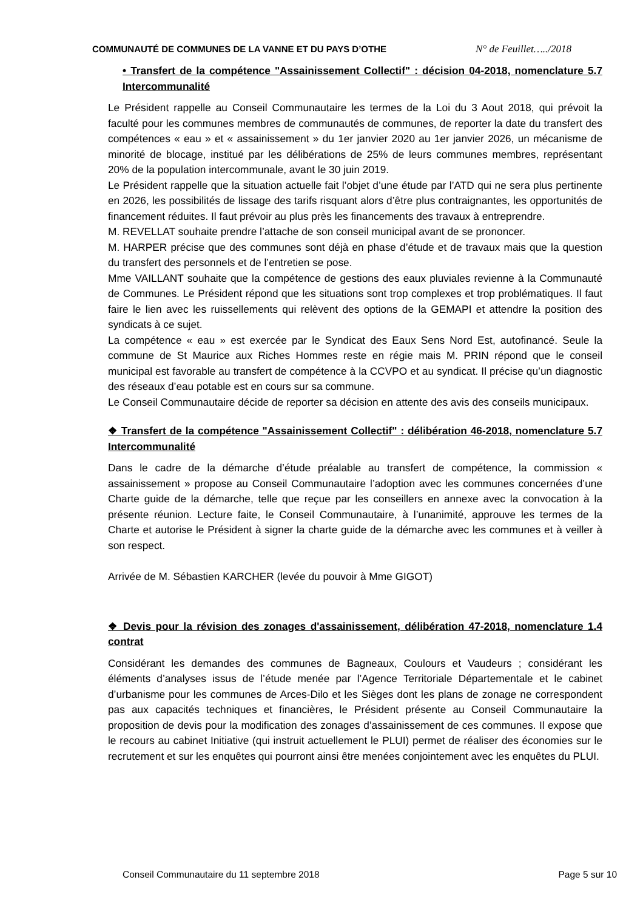COMMUNAUTÉ DE COMMUNES DE LA VANNE ET DU PAYS D’OTHE N° de Feuillet…../2018
• Transfert de la compétence "Assainissement Collectif" : décision 04-2018, nomenclature 5.7 Intercommunalité
Le Président rappelle au Conseil Communautaire les termes de la Loi du 3 Aout 2018, qui prévoit la faculté pour les communes membres de communautés de communes, de reporter la date du transfert des compétences « eau » et « assainissement » du 1er janvier 2020 au 1er janvier 2026, un mécanisme de minorité de blocage, institué par les délibérations de 25% de leurs communes membres, représentant 20% de la population intercommunale, avant le 30 juin 2019.
Le Président rappelle que la situation actuelle fait l’objet d’une étude par l’ATD qui ne sera plus pertinente en 2026, les possibilités de lissage des tarifs risquant alors d’être plus contraignantes, les opportunités de financement réduites. Il faut prévoir au plus près les financements des travaux à entreprendre.
M. REVELLAT souhaite prendre l’attache de son conseil municipal avant de se prononcer.
M. HARPER précise que des communes sont déjà en phase d’étude et de travaux mais que la question du transfert des personnels et de l’entretien se pose.
Mme VAILLANT souhaite que la compétence de gestions des eaux pluviales revienne à la Communauté de Communes. Le Président répond que les situations sont trop complexes et trop problématiques. Il faut faire le lien avec les ruissellements qui relèvent des options de la GEMAPI et attendre la position des syndicats à ce sujet.
La compétence « eau » est exercée par le Syndicat des Eaux Sens Nord Est, autofinancé. Seule la commune de St Maurice aux Riches Hommes reste en régie mais M. PRIN répond que le conseil municipal est favorable au transfert de compétence à la CCVPO et au syndicat. Il précise qu’un diagnostic des réseaux d’eau potable est en cours sur sa commune.
Le Conseil Communautaire décide de reporter sa décision en attente des avis des conseils municipaux.
❖ Transfert de la compétence "Assainissement Collectif" : délibération 46-2018, nomenclature 5.7 Intercommunalité
Dans le cadre de la démarche d’étude préalable au transfert de compétence, la commission « assainissement » propose au Conseil Communautaire l’adoption avec les communes concernées d’une Charte guide de la démarche, telle que reçue par les conseillers en annexe avec la convocation à la présente réunion. Lecture faite, le Conseil Communautaire, à l’unanimité, approuve les termes de la Charte et autorise le Président à signer la charte guide de la démarche avec les communes et à veiller à son respect.
Arrivée de M. Sébastien KARCHER (levée du pouvoir à Mme GIGOT)
❖ Devis pour la révision des zonages d'assainissement, délibération 47-2018, nomenclature 1.4 contrat
Considérant les demandes des communes de Bagneaux, Coulours et Vaudeurs ; considérant les éléments d’analyses issus de l’étude menée par l’Agence Territoriale Départementale et le cabinet d’urbanisme pour les communes de Arces-Dilo et les Sièges dont les plans de zonage ne correspondent pas aux capacités techniques et financières, le Président présente au Conseil Communautaire la proposition de devis pour la modification des zonages d’assainissement de ces communes. Il expose que le recours au cabinet Initiative (qui instruit actuellement le PLUI) permet de réaliser des économies sur le recrutement et sur les enquêtes qui pourront ainsi être menées conjointement avec les enquêtes du PLUI.
Conseil Communautaire du 11 septembre 2018 Page 5 sur 10